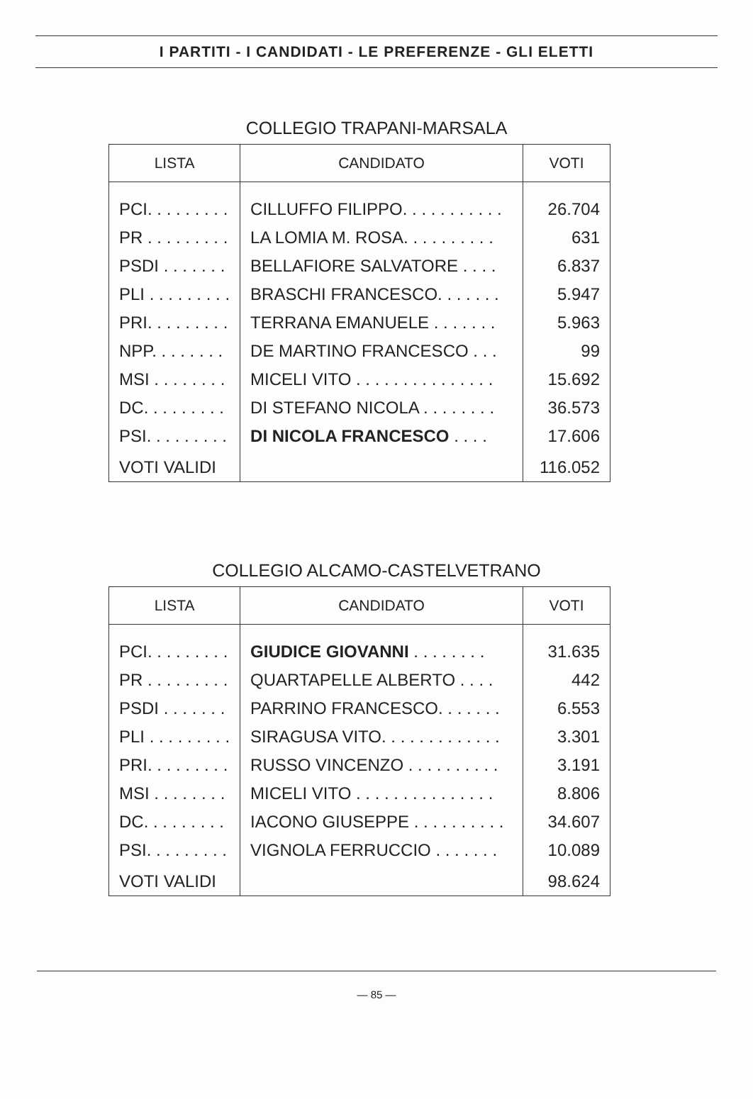I PARTITI - I CANDIDATI - LE PREFERENZE - GLI ELETTI
COLLEGIO TRAPANI-MARSALA
| LISTA | CANDIDATO | VOTI |
| --- | --- | --- |
| PCI. . . . . . . . . | CILLUFFO FILIPPO. . . . . . . . . . . | 26.704 |
| PR . . . . . . . . . | LA LOMIA M. ROSA. . . . . . . . . . | 631 |
| PSDI . . . . . . . | BELLAFIORE SALVATORE . . . . | 6.837 |
| PLI . . . . . . . . . | BRASCHI FRANCESCO. . . . . . . | 5.947 |
| PRI. . . . . . . . . | TERRANA EMANUELE . . . . . . . | 5.963 |
| NPP. . . . . . . . | DE MARTINO FRANCESCO . . . | 99 |
| MSI . . . . . . . . | MICELI VITO . . . . . . . . . . . . . . . | 15.692 |
| DC. . . . . . . . . | DI STEFANO NICOLA . . . . . . . . | 36.573 |
| PSI. . . . . . . . . | DI NICOLA FRANCESCO . . . . | 17.606 |
| VOTI VALIDI | | 116.052 |
COLLEGIO ALCAMO-CASTELVETRANO
| LISTA | CANDIDATO | VOTI |
| --- | --- | --- |
| PCI. . . . . . . . . | GIUDICE GIOVANNI . . . . . . . . | 31.635 |
| PR . . . . . . . . . | QUARTAPELLE ALBERTO . . . . | 442 |
| PSDI . . . . . . . | PARRINO FRANCESCO. . . . . . . | 6.553 |
| PLI . . . . . . . . . | SIRAGUSA VITO. . . . . . . . . . . . . | 3.301 |
| PRI. . . . . . . . . | RUSSO VINCENZO . . . . . . . . . . | 3.191 |
| MSI . . . . . . . . | MICELI VITO . . . . . . . . . . . . . . . | 8.806 |
| DC. . . . . . . . . | IACONO GIUSEPPE . . . . . . . . . . | 34.607 |
| PSI. . . . . . . . . | VIGNOLA FERRUCCIO . . . . . . . | 10.089 |
| VOTI VALIDI | | 98.624 |
— 85 —